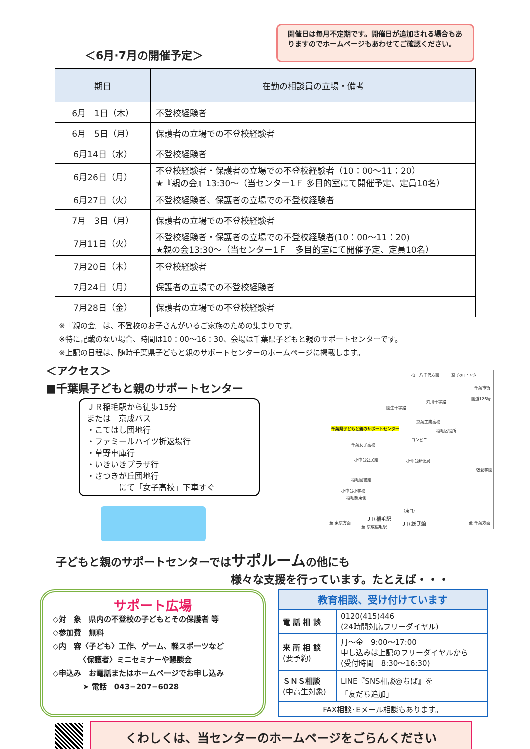＜6月·7月の開催予定＞
開催日は毎月不定期です。開催日が追加される場合もありますのでホームページもあわせてご確認ください。
| 期日 | 在勤の相談員の立場・備考 |
| --- | --- |
| 6月 1日（木） | 不登校経験者 |
| 6月 5日（月） | 保護者の立場での不登校経験者 |
| 6月14日（水） | 不登校経験者 |
| 6月26日（月） | 不登校経験者・保護者の立場での不登校経験者（10：00～11：20） ★『親の会』13:30～（当センター1Ｆ 多目的室にて開催予定、定員10名） |
| 6月27日（火） | 不登校経験者、保護者の立場での不登校経験者 |
| 7月 3日（月） | 保護者の立場での不登校経験者 |
| 7月11日（火） | 不登校経験者・保護者の立場での不登校経験者(10：00～11：20) ★親の会13:30～（当センター1Ｆ 多目的室にて開催予定、定員10名） |
| 7月20日（木） | 不登校経験者 |
| 7月24日（月） | 保護者の立場での不登校経験者 |
| 7月28日（金） | 保護者の立場での不登校経験者 |
※『親の会』は、不登校のお子さんがいるご家族のための集まりです。
※特に記載のない場合、時間は10：00～16：30、会場は千葉県子どもと親のサポートセンターです。
※上記の日程は、随時千葉県子どもと親のサポートセンターのホームページに掲載します。
＜アクセス＞
■千葉県子どもと親のサポートセンター
ＪＲ稲毛駅から徒歩15分
または　京成バス
・こてはし団地行
・ファミールハイツ折返場行
・草野車庫行
・いきいきプラザ行
・さつきが丘団地行
　　　　にて「女子高校」下車すぐ
柏・八千代方面 至 穴川インター
千葉市街
穴川十字路
国道126号
園生十字路
京葉工業高校
稲毛区役所 千葉県子どもと親のサポートセンター
コンビニ
千葉女子高校
小中台公民館 小仲台郵便局
敬愛学園
稲毛図書館
小中台小学校
稲毛駅東側
（東口）
ＪＲ稲毛駅
至 東京方面 ＪＲ総武線 至 千葉方面
至 京成稲毛駅
子どもと親のサポートセンターではサポルームの他にも
様々な支援を行っています。たとえば・・・
サポート広場
◇対　象　県内の不登校の子どもとその保護者 等
◇参加費　無料
◇内　容〈子ども〉工作、ゲーム、軽スポーツなど
　　　　〈保護者〉ミニセミナーや懇談会
◇申込み　お電話またはホームページでお申し込み
　　　　➤ 電話　043−207−6028
| 教育相談、受け付けています | |
| --- | --- |
| 電 話 相 談 | 0120(415)446 (24時間対応フリーダイヤル) |
| 来 所 相 談 (要予約) | 月～金 9:00～17:00 申し込みは上記のフリーダイヤルから (受付時間 8:30～16:30) |
| ＳＮＳ相談 (中高生対象) | LINE『SNS相談@ちば』を 「友だち追加」 |
| FAX相談･Eメール相談もあります。 | |
くわしくは、当センターのホームページをごらんください